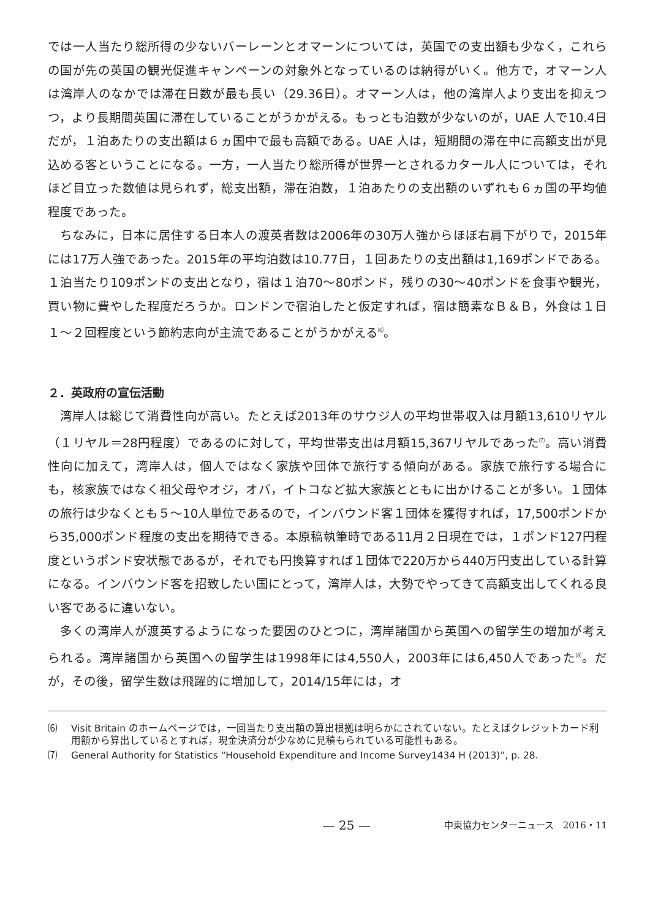では一人当たり総所得の少ないバーレーンとオマーンについては，英国での支出額も少なく，これらの国が先の英国の観光促進キャンペーンの対象外となっているのは納得がいく。他方で，オマーン人は湾岸人のなかでは滞在日数が最も長い（29.36日）。オマーン人は，他の湾岸人より支出を抑えつつ，より長期間英国に滞在していることがうかがえる。もっとも泊数が少ないのが，UAE 人で10.4日だが，１泊あたりの支出額は６ヵ国中で最も高額である。UAE 人は，短期間の滞在中に高額支出が見込める客ということになる。一方，一人当たり総所得が世界一とされるカタール人については，それほど目立った数値は見られず，総支出額，滞在泊数，１泊あたりの支出額のいずれも６ヵ国の平均値程度であった。
ちなみに，日本に居住する日本人の渡英者数は2006年の30万人強からほぼ右肩下がりで，2015年には17万人強であった。2015年の平均泊数は10.77日，１回あたりの支出額は1,169ポンドである。１泊当たり109ポンドの支出となり，宿は１泊70～80ポンド，残りの30～40ポンドを食事や観光，買い物に費やした程度だろうか。ロンドンで宿泊したと仮定すれば，宿は簡素なＢ＆Ｂ，外食は１日１～２回程度という節約志向が主流であることがうかがえる<sup>⑹</sup>。
２．英政府の宣伝活動
湾岸人は総じて消費性向が高い。たとえば2013年のサウジ人の平均世帯収入は月額13,610リヤル（１リヤル＝28円程度）であるのに対して，平均世帯支出は月額15,367リヤルであった<sup>⑺</sup>。高い消費性向に加えて，湾岸人は，個人ではなく家族や団体で旅行する傾向がある。家族で旅行する場合にも，核家族ではなく祖父母やオジ，オバ，イトコなど拡大家族とともに出かけることが多い。１団体の旅行は少なくとも５～10人単位であるので，インバウンド客１団体を獲得すれば，17,500ポンドから35,000ポンド程度の支出を期待できる。本原稿執筆時である11月２日現在では，１ポンド127円程度というポンド安状態であるが，それでも円換算すれば１団体で220万から440万円支出している計算になる。インバウンド客を招致したい国にとって，湾岸人は，大勢でやってきて高額支出してくれる良い客であるに違いない。
多くの湾岸人が渡英するようになった要因のひとつに，湾岸諸国から英国への留学生の増加が考えられる。湾岸諸国から英国への留学生は1998年には4,550人，2003年には6,450人であった<sup>⑻</sup>。だが，その後，留学生数は飛躍的に増加して，2014/15年には，オ
⑹ Visit Britain のホームページでは，一回当たり支出額の算出根拠は明らかにされていない。たとえばクレジットカード利用額から算出しているとすれば，現金決済分が少なめに見積もられている可能性もある。
⑺ General Authority for Statistics “Household Expenditure and Income Survey1434 H (2013)”, p. 28.
— 25 — 中東協力センターニュース　2016・11